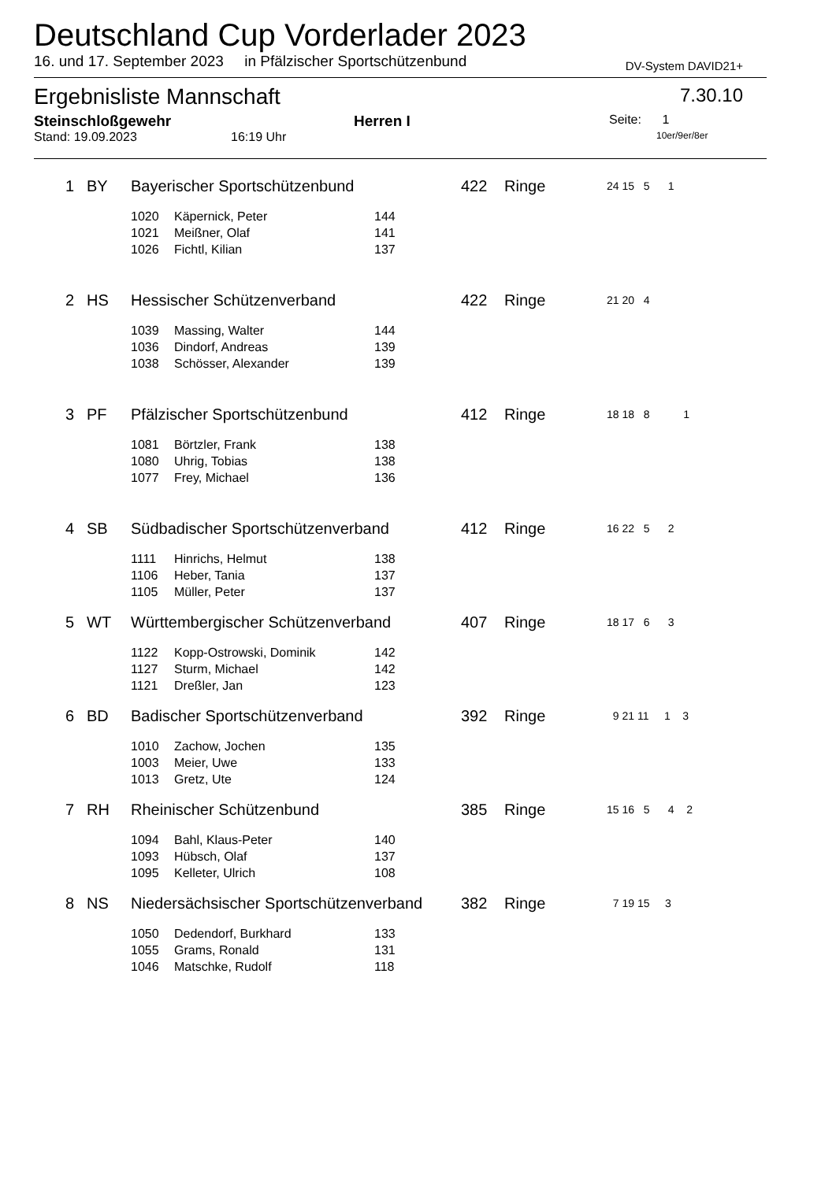Deutschland Cup Vorderlader 2023
16. und 17. September 2023 in Pfälzischer Sportschützenbund DV-System DAVID21+
Ergebnisliste Mannschaft 7.30.10
Steinschloßgewehr Herren I Seite: 1
Stand: 19.09.2023 16:19 Uhr 10er/9er/8er
| | 1 | BY | Bayerischer Sportschützenbund | | | 422 | Ringe | 24 15 5 1 |
| | | | 1020 | Käpernick, Peter | 144 | | | |
| | | | 1021 | Meißner, Olaf | 141 | | | |
| | | | 1026 | Fichtl, Kilian | 137 | | | |
| | 2 | HS | Hessischer Schützenverband | | | 422 | Ringe | 21 20 4 |
| | | | 1039 | Massing, Walter | 144 | | | |
| | | | 1036 | Dindorf, Andreas | 139 | | | |
| | | | 1038 | Schösser, Alexander | 139 | | | |
| | 3 | PF | Pfälzischer Sportschützenbund | | | 412 | Ringe | 18 18 8 1 |
| | | | 1081 | Börtzler, Frank | 138 | | | |
| | | | 1080 | Uhrig, Tobias | 138 | | | |
| | | | 1077 | Frey, Michael | 136 | | | |
| | 4 | SB | Südbadischer Sportschützenverband | | | 412 | Ringe | 16 22 5 2 |
| | | | 1111 | Hinrichs, Helmut | 138 | | | |
| | | | 1106 | Heber, Tania | 137 | | | |
| | | | 1105 | Müller, Peter | 137 | | | |
| | 5 | WT | Württembergischer Schützenverband | | | 407 | Ringe | 18 17 6 3 |
| | | | 1122 | Kopp-Ostrowski, Dominik | 142 | | | |
| | | | 1127 | Sturm, Michael | 142 | | | |
| | | | 1121 | Dreßler, Jan | 123 | | | |
| | 6 | BD | Badischer Sportschützenverband | | | 392 | Ringe | 9 21 11 1 3 |
| | | | 1010 | Zachow, Jochen | 135 | | | |
| | | | 1003 | Meier, Uwe | 133 | | | |
| | | | 1013 | Gretz, Ute | 124 | | | |
| | 7 | RH | Rheinischer Schützenbund | | | 385 | Ringe | 15 16 5 4 2 |
| | | | 1094 | Bahl, Klaus-Peter | 140 | | | |
| | | | 1093 | Hübsch, Olaf | 137 | | | |
| | | | 1095 | Kelleter, Ulrich | 108 | | | |
| | 8 | NS | Niedersächsischer Sportschützenverband | | | 382 | Ringe | 7 19 15 3 |
| | | | 1050 | Dedendorf, Burkhard | 133 | | | |
| | | | 1055 | Grams, Ronald | 131 | | | |
| | | | 1046 | Matschke, Rudolf | 118 | | | |